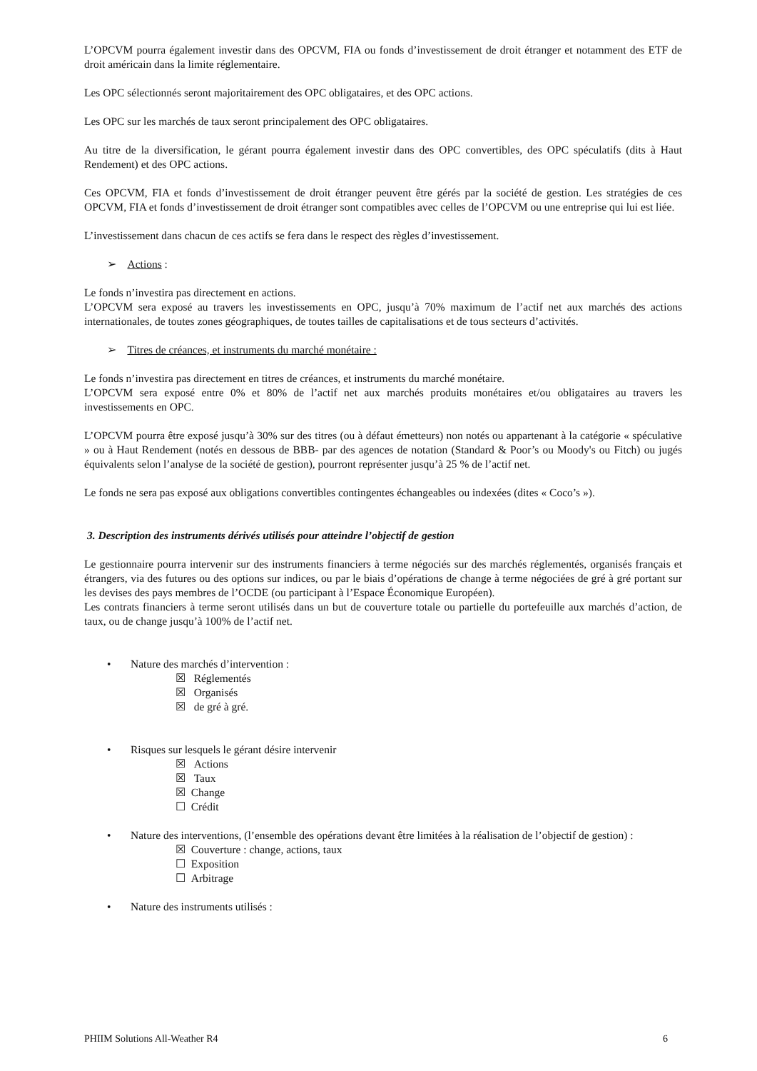L’OPCVM pourra également investir dans des OPCVM, FIA ou fonds d’investissement de droit étranger et notamment des ETF de droit américain dans la limite réglementaire.
Les OPC sélectionnés seront majoritairement des OPC obligataires, et des OPC actions.
Les OPC sur les marchés de taux seront principalement des OPC obligataires.
Au titre de la diversification, le gérant pourra également investir dans des OPC convertibles, des OPC spéculatifs (dits à Haut Rendement) et des OPC actions.
Ces OPCVM, FIA et fonds d’investissement de droit étranger peuvent être gérés par la société de gestion. Les stratégies de ces OPCVM, FIA et fonds d’investissement de droit étranger sont compatibles avec celles de l’OPCVM ou une entreprise qui lui est liée.
L’investissement dans chacun de ces actifs se fera dans le respect des règles d’investissement.
➢ Actions :
Le fonds n’investira pas directement en actions.
L’OPCVM sera exposé au travers les investissements en OPC, jusqu’à 70% maximum de l’actif net aux marchés des actions internationales, de toutes zones géographiques, de toutes tailles de capitalisations et de tous secteurs d’activités.
➢ Titres de créances, et instruments du marché monétaire :
Le fonds n’investira pas directement en titres de créances, et instruments du marché monétaire.
L’OPCVM sera exposé entre 0% et 80% de l’actif net aux marchés produits monétaires et/ou obligataires au travers les investissements en OPC.
L’OPCVM pourra être exposé jusqu’à 30% sur des titres (ou à défaut émetteurs) non notés ou appartenant à la catégorie « spéculative » ou à Haut Rendement (notés en dessous de BBB- par des agences de notation (Standard & Poor’s ou Moody's ou Fitch) ou jugés équivalents selon l’analyse de la société de gestion), pourront représenter jusqu’à 25 % de l’actif net.
Le fonds ne sera pas exposé aux obligations convertibles contingentes échangeables ou indexées (dites « Coco’s »).
3. Description des instruments dérivés utilisés pour atteindre l’objectif de gestion
Le gestionnaire pourra intervenir sur des instruments financiers à terme négociés sur des marchés réglementés, organisés français et étrangers, via des futures ou des options sur indices, ou par le biais d’opérations de change à terme négociées de gré à gré portant sur les devises des pays membres de l’OCDE (ou participant à l’Espace Économique Européen).
Les contrats financiers à terme seront utilisés dans un but de couverture totale ou partielle du portefeuille aux marchés d’action, de taux, ou de change jusqu’à 100% de l’actif net.
• Nature des marchés d’intervention :
☒ Réglementés
☒ Organisés
☒ de gré à gré.
• Risques sur lesquels le gérant désire intervenir
☒ Actions
☒ Taux
☒ Change
☐ Crédit
• Nature des interventions, (l’ensemble des opérations devant être limitées à la réalisation de l’objectif de gestion) :
☒ Couverture : change, actions, taux
☐ Exposition
☐ Arbitrage
• Nature des instruments utilisés :
PHIIM Solutions All-Weather R4 6